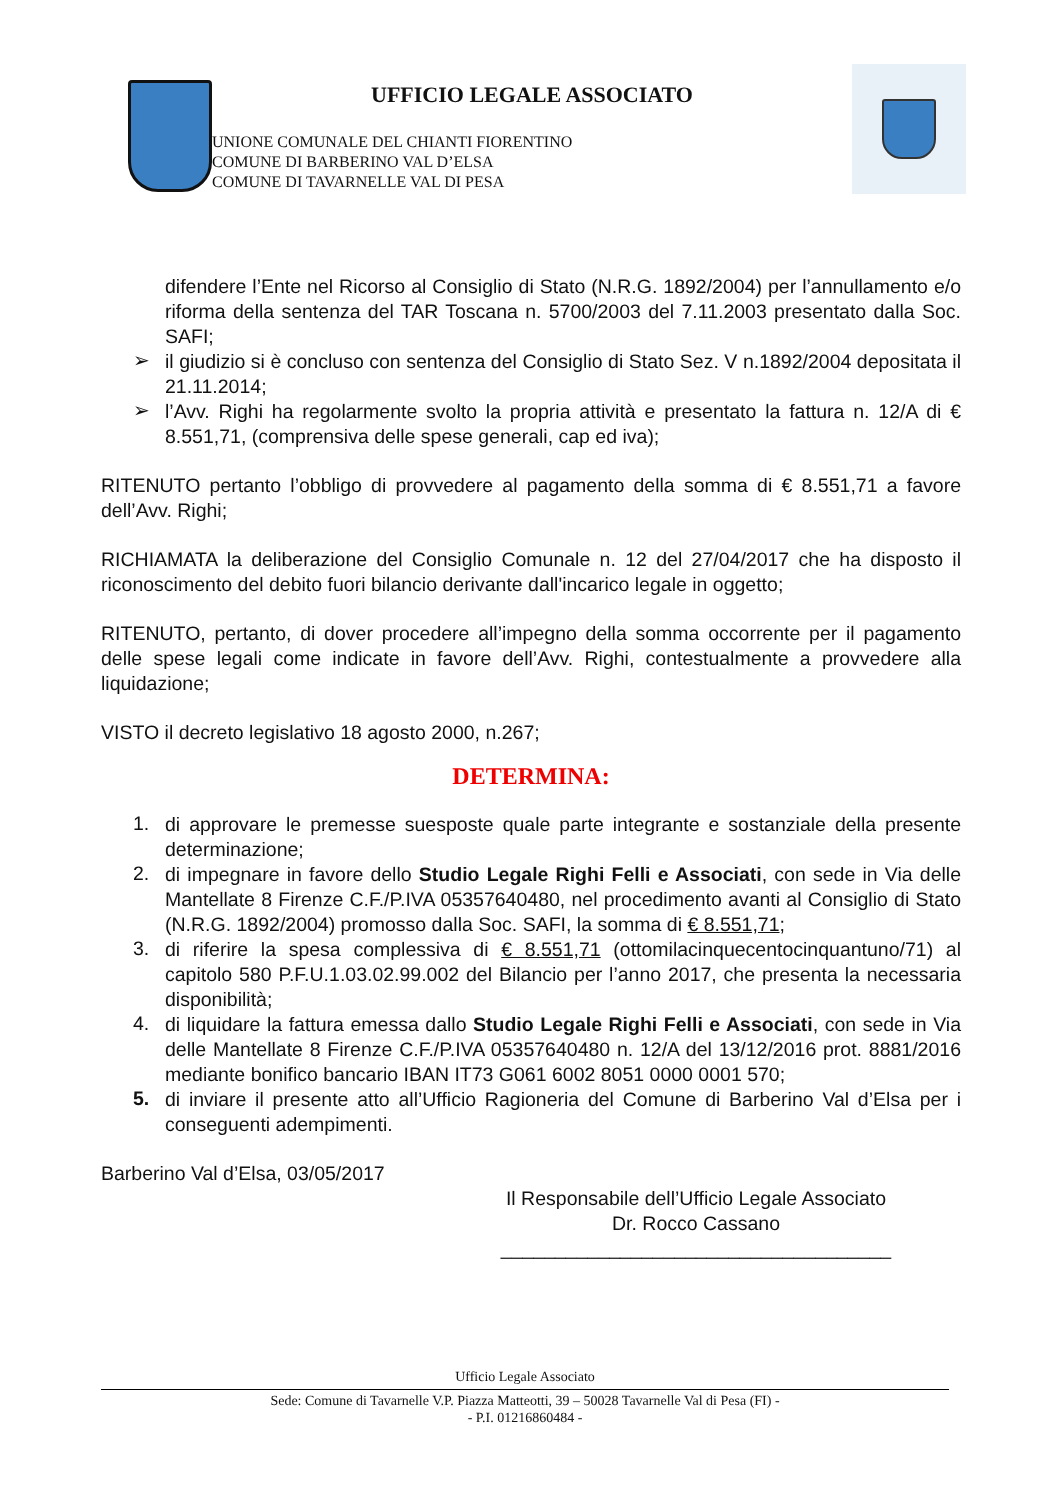UFFICIO LEGALE ASSOCIATO
UNIONE COMUNALE DEL CHIANTI FIORENTINO
COMUNE DI BARBERINO VAL D’ELSA
COMUNE DI TAVARNELLE VAL DI PESA
difendere l’Ente nel Ricorso al Consiglio di Stato (N.R.G. 1892/2004) per l’annullamento e/o riforma della sentenza del TAR Toscana n. 5700/2003 del 7.11.2003 presentato dalla Soc. SAFI;
➢ il giudizio si è concluso con sentenza del Consiglio di Stato Sez. V n.1892/2004 depositata il 21.11.2014;
➢ l’Avv. Righi ha regolarmente svolto la propria attività e presentato la fattura n. 12/A di € 8.551,71, (comprensiva delle spese generali, cap ed iva);
RITENUTO pertanto l’obbligo di provvedere al pagamento della somma di € 8.551,71 a favore dell’Avv. Righi;
RICHIAMATA la deliberazione del Consiglio Comunale n. 12 del 27/04/2017 che ha disposto il riconoscimento del debito fuori bilancio derivante dall'incarico legale in oggetto;
RITENUTO, pertanto, di dover procedere all’impegno della somma occorrente per il pagamento delle spese legali come indicate in favore dell’Avv. Righi, contestualmente a provvedere alla liquidazione;
VISTO il decreto legislativo 18 agosto 2000, n.267;
DETERMINA:
1. di approvare le premesse suesposte quale parte integrante e sostanziale della presente determinazione;
2. di impegnare in favore dello Studio Legale Righi Felli e Associati, con sede in Via delle Mantellate 8 Firenze C.F./P.IVA 05357640480, nel procedimento avanti al Consiglio di Stato (N.R.G. 1892/2004) promosso dalla Soc. SAFI, la somma di € 8.551,71;
3. di riferire la spesa complessiva di € 8.551,71 (ottomilacinquecentocinquantuno/71) al capitolo 580 P.F.U.1.03.02.99.002 del Bilancio per l’anno 2017, che presenta la necessaria disponibilità;
4. di liquidare la fattura emessa dallo Studio Legale Righi Felli e Associati, con sede in Via delle Mantellate 8 Firenze C.F./P.IVA 05357640480 n. 12/A del 13/12/2016 prot. 8881/2016 mediante bonifico bancario IBAN IT73 G061 6002 8051 0000 0001 570;
5. di inviare il presente atto all’Ufficio Ragioneria del Comune di Barberino Val d’Elsa per i conseguenti adempimenti.
Barberino Val d’Elsa, 03/05/2017
Il Responsabile dell’Ufficio Legale Associato
Dr. Rocco Cassano
____________________________________
Ufficio Legale Associato
Sede: Comune di Tavarnelle V.P. Piazza Matteotti, 39 – 50028 Tavarnelle Val di Pesa (FI) -
- P.I. 01216860484 -